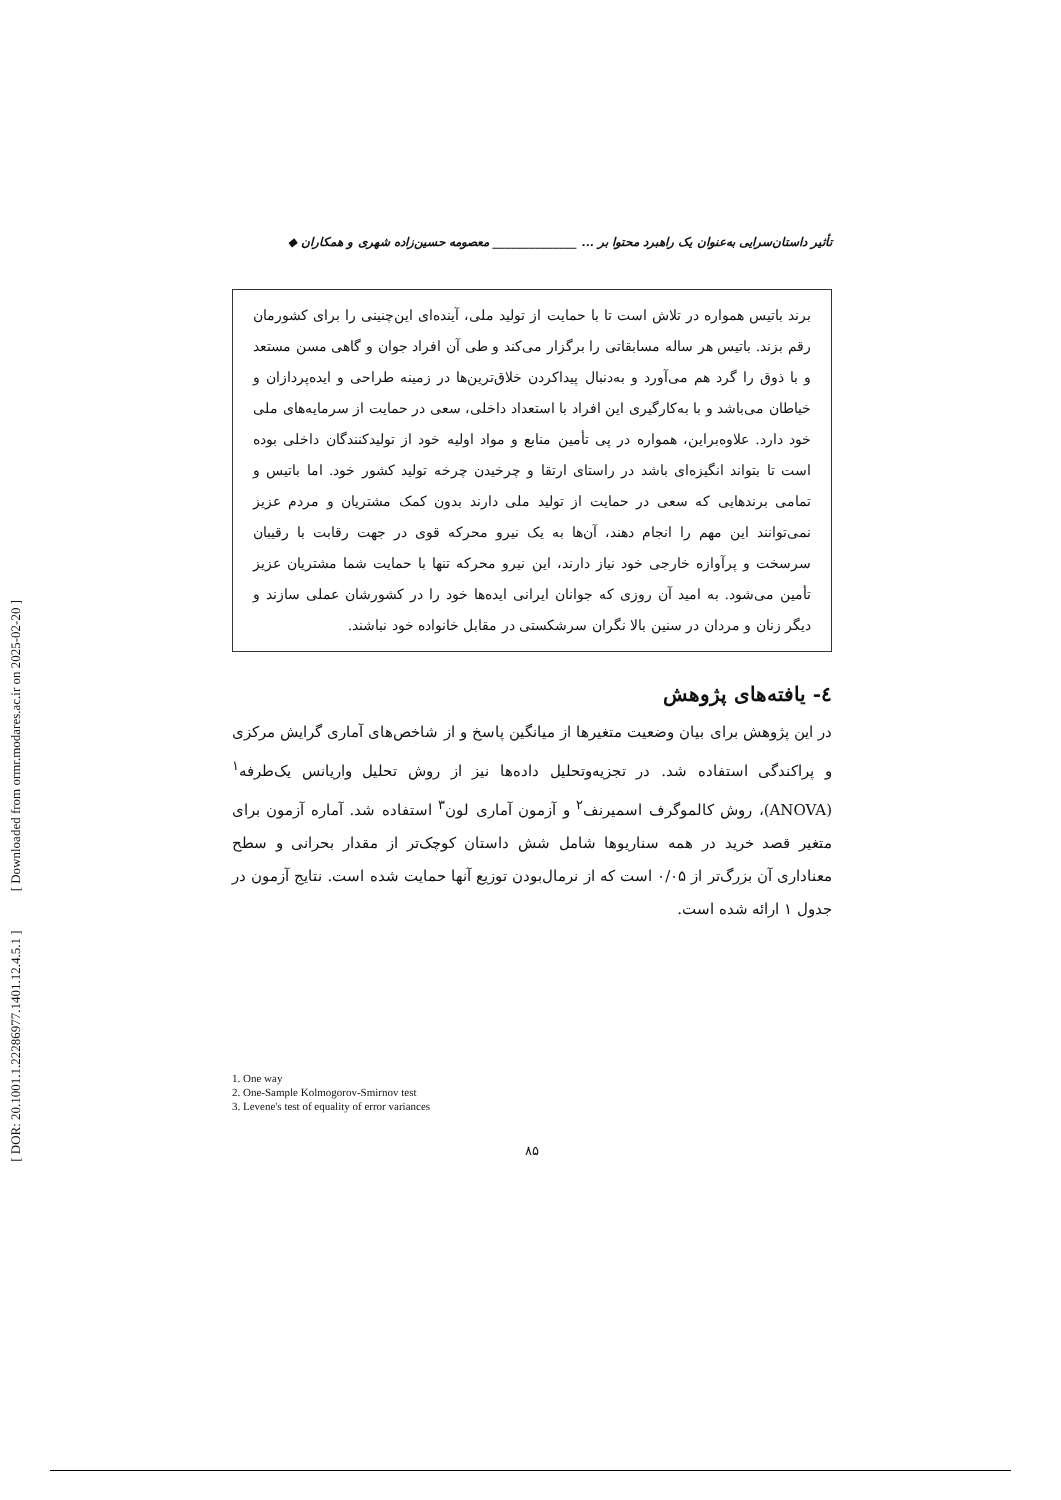[ DOR: 20.1001.1.22286977.1401.12.4.5.1 ] [ Downloaded from ormr.modares.ac.ir on 2025-02-20 ]
تأثیر داستان‌سرایی به‌عنوان یک راهبرد محتوا بر ... ______________ معصومه حسین‌زاده شهری و همکاران ◆
برند باتیس همواره در تلاش است تا با حمایت از تولید ملی، آینده‌ای این‌چنینی را برای کشورمان رقم بزند. باتیس هر ساله مسابقاتی را برگزار می‌کند و طی آن افراد جوان و گاهی مسن مستعد و با ذوق را گرد هم می‌آورد و به‌دنبال پیداکردن خلاق‌ترین‌ها در زمینه طراحی و ایده‌پردازان و خیاطان می‌باشد و با به‌کارگیری این افراد با استعداد داخلی، سعی در حمایت از سرمایه‌های ملی خود دارد. علاوه‌براین، همواره در پی تأمین منابع و مواد اولیه خود از تولیدکنندگان داخلی بوده است تا بتواند انگیزه‌ای باشد در راستای ارتقا و چرخیدن چرخه تولید کشور خود. اما باتیس و تمامی برندهایی که سعی در حمایت از تولید ملی دارند بدون کمک مشتریان و مردم عزیز نمی‌توانند این مهم را انجام دهند، آن‌ها به یک نیرو محرکه قوی در جهت رقابت با رقیبان سرسخت و پرآوازه خارجی خود نیاز دارند، این نیرو محرکه تنها با حمایت شما مشتریان عزیز تأمین می‌شود. به امید آن روزی که جوانان ایرانی ایده‌ها خود را در کشورشان عملی سازند و دیگر زنان و مردان در سنین بالا نگران سرشکستی در مقابل خانواده خود نباشند.
٤- یافته‌های پژوهش
در این پژوهش برای بیان وضعیت متغیرها از میانگین پاسخ و از شاخص‌های آماری گرایش مرکزی و پراکندگی استفاده شد. در تجزیه‌وتحلیل داده‌ها نیز از روش تحلیل واریانس یک‌طرفه<sup>۱</sup> (ANOVA)، روش کالموگرف اسمیرنف<sup>۲</sup> و آزمون آماری لون<sup>۳</sup> استفاده شد. آماره آزمون برای متغیر قصد خرید در همه سناریوها شامل شش داستان کوچک‌تر از مقدار بحرانی و سطح معناداری آن بزرگ‌تر از ۰/۰۵ است که از نرمال‌بودن توزیع آنها حمایت شده است. نتایج آزمون در جدول ۱ ارائه شده است.
1. One way
2. One-Sample Kolmogorov-Smirnov test
3. Levene's test of equality of error variances
۸۵